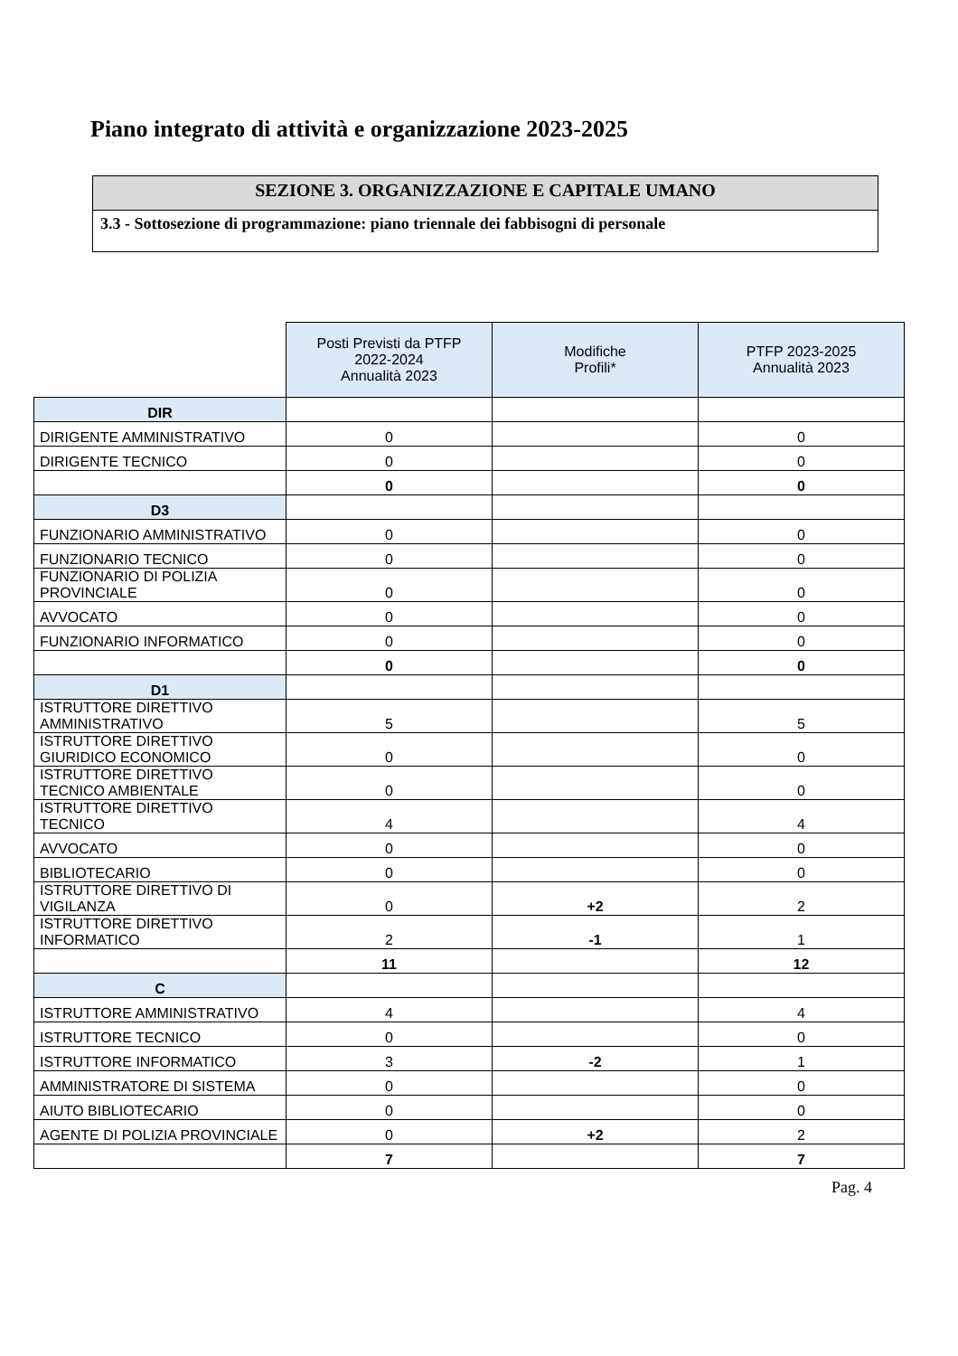Piano integrato di attività e organizzazione 2023-2025
SEZIONE 3. ORGANIZZAZIONE E CAPITALE UMANO
3.3 - Sottosezione di programmazione: piano triennale dei fabbisogni di personale
| | Posti Previsti da PTFP 2022-2024 Annualità 2023 | Modifiche Profili* | PTFP 2023-2025 Annualità 2023 |
| --- | --- | --- | --- |
| DIR | | | |
| DIRIGENTE AMMINISTRATIVO | 0 | | 0 |
| DIRIGENTE TECNICO | 0 | | 0 |
| | 0 | | 0 |
| D3 | | | |
| FUNZIONARIO AMMINISTRATIVO | 0 | | 0 |
| FUNZIONARIO TECNICO | 0 | | 0 |
| FUNZIONARIO DI POLIZIA PROVINCIALE | 0 | | 0 |
| AVVOCATO | 0 | | 0 |
| FUNZIONARIO INFORMATICO | 0 | | 0 |
| | 0 | | 0 |
| D1 | | | |
| ISTRUTTORE DIRETTIVO AMMINISTRATIVO | 5 | | 5 |
| ISTRUTTORE DIRETTIVO GIURIDICO ECONOMICO | 0 | | 0 |
| ISTRUTTORE DIRETTIVO TECNICO AMBIENTALE | 0 | | 0 |
| ISTRUTTORE DIRETTIVO TECNICO | 4 | | 4 |
| AVVOCATO | 0 | | 0 |
| BIBLIOTECARIO | 0 | | 0 |
| ISTRUTTORE DIRETTIVO DI VIGILANZA | 0 | +2 | 2 |
| ISTRUTTORE DIRETTIVO INFORMATICO | 2 | -1 | 1 |
| | 11 | | 12 |
| C | | | |
| ISTRUTTORE AMMINISTRATIVO | 4 | | 4 |
| ISTRUTTORE TECNICO | 0 | | 0 |
| ISTRUTTORE INFORMATICO | 3 | -2 | 1 |
| AMMINISTRATORE DI SISTEMA | 0 | | 0 |
| AIUTO BIBLIOTECARIO | 0 | | 0 |
| AGENTE DI POLIZIA PROVINCIALE | 0 | +2 | 2 |
| | 7 | | 7 |
Pag. 4